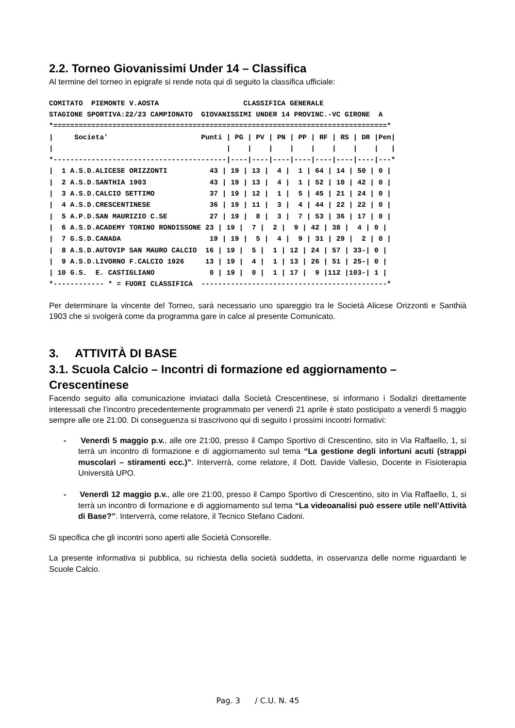2.2. Torneo Giovanissimi Under 14 – Classifica
Al termine del torneo in epigrafe si rende nota qui di seguito la classifica ufficiale:
COMITATO  PIEMONTE V.AOSTA                    CLASSIFICA GENERALE
STAGIONE SPORTIVA:22/23 CAMPIONATO  GIOVANISSIMI UNDER 14 PROVINC.-VC GIRONE  A
*===============================================================================*
|     Societa'                      Punti | PG | PV | PN | PP | RF | RS | DR |Pen|
|                                         |    |    |    |    |    |    |    |   |
*-----------------------------------------|----|----|----|----|----|----|----|---*
|  1 A.S.D.ALICESE ORIZZONTI          43 | 19 | 13 |  4 |  1 | 64 | 14 | 50 | 0 |
|  2 A.S.D.SANTHIA 1903               43 | 19 | 13 |  4 |  1 | 52 | 10 | 42 | 0 |
|  3 A.S.D.CALCIO SETTIMO             37 | 19 | 12 |  1 |  5 | 45 | 21 | 24 | 0 |
|  4 A.S.D.CRESCENTINESE              36 | 19 | 11 |  3 |  4 | 44 | 22 | 22 | 0 |
|  5 A.P.D.SAN MAURIZIO C.SE          27 | 19 |  8 |  3 |  7 | 53 | 36 | 17 | 0 |
|  6 A.S.D.ACADEMY TORINO RONDISSONE 23 | 19 |  7 |  2 |  9 | 42 | 38 |  4 | 0 |
|  7 G.S.D.CANADA                     19 | 19 |  5 |  4 |  9 | 31 | 29 |  2 | 0 |
|  8 A.S.D.AUTOVIP SAN MAURO CALCIO  16 | 19 |  5 |  1 | 12 | 24 | 57 | 33-| 0 |
|  9 A.S.D.LIVORNO F.CALCIO 1926     13 | 19 |  4 |  1 | 13 | 26 | 51 | 25-| 0 |
| 10 G.S.  E. CASTIGLIANO             0 | 19 |  0 |  1 | 17 |  9 |112 |103-| 1 |
*------------ * = FUORI CLASSIFICA  --------------------------------------------*
Per determinare la vincente del Torneo, sarà necessario uno spareggio tra le Società Alicese Orizzonti e Santhià 1903 che si svolgerà come da programma gare in calce al presente Comunicato.
3. ATTIVITÀ DI BASE
3.1. Scuola Calcio – Incontri di formazione ed aggiornamento – Crescentinese
Facendo seguito alla comunicazione inviataci dalla Società Crescentinese, si informano i Sodalizi direttamente interessati che l’incontro precedentemente programmato per venerdì 21 aprile è stato posticipato a venerdì 5 maggio sempre alle ore 21:00. Di conseguenza si trascrivono qui di seguito i prossimi incontri formativi:
- Venerdì 5 maggio p.v., alle ore 21:00, presso il Campo Sportivo di Crescentino, sito in Via Raffaello, 1, si terrà un incontro di formazione e di aggiornamento sul tema “La gestione degli infortuni acuti (strappi muscolari – stiramenti ecc.)”. Interverrà, come relatore, il Dott. Davide Vallesio, Docente in Fisioterapia Università UPO.
- Venerdì 12 maggio p.v., alle ore 21:00, presso il Campo Sportivo di Crescentino, sito in Via Raffaello, 1, si terrà un incontro di formazione e di aggiornamento sul tema “La videoanalisi può essere utile nell’Attività di Base?”. Interverrà, come relatore, il Tecnico Stefano Cadoni.
Si specifica che gli incontri sono aperti alle Società Consorelle.
La presente informativa si pubblica, su richiesta della società suddetta, in osservanza delle norme riguardanti le Scuole Calcio.
Pag. 3 / C.U. N. 45